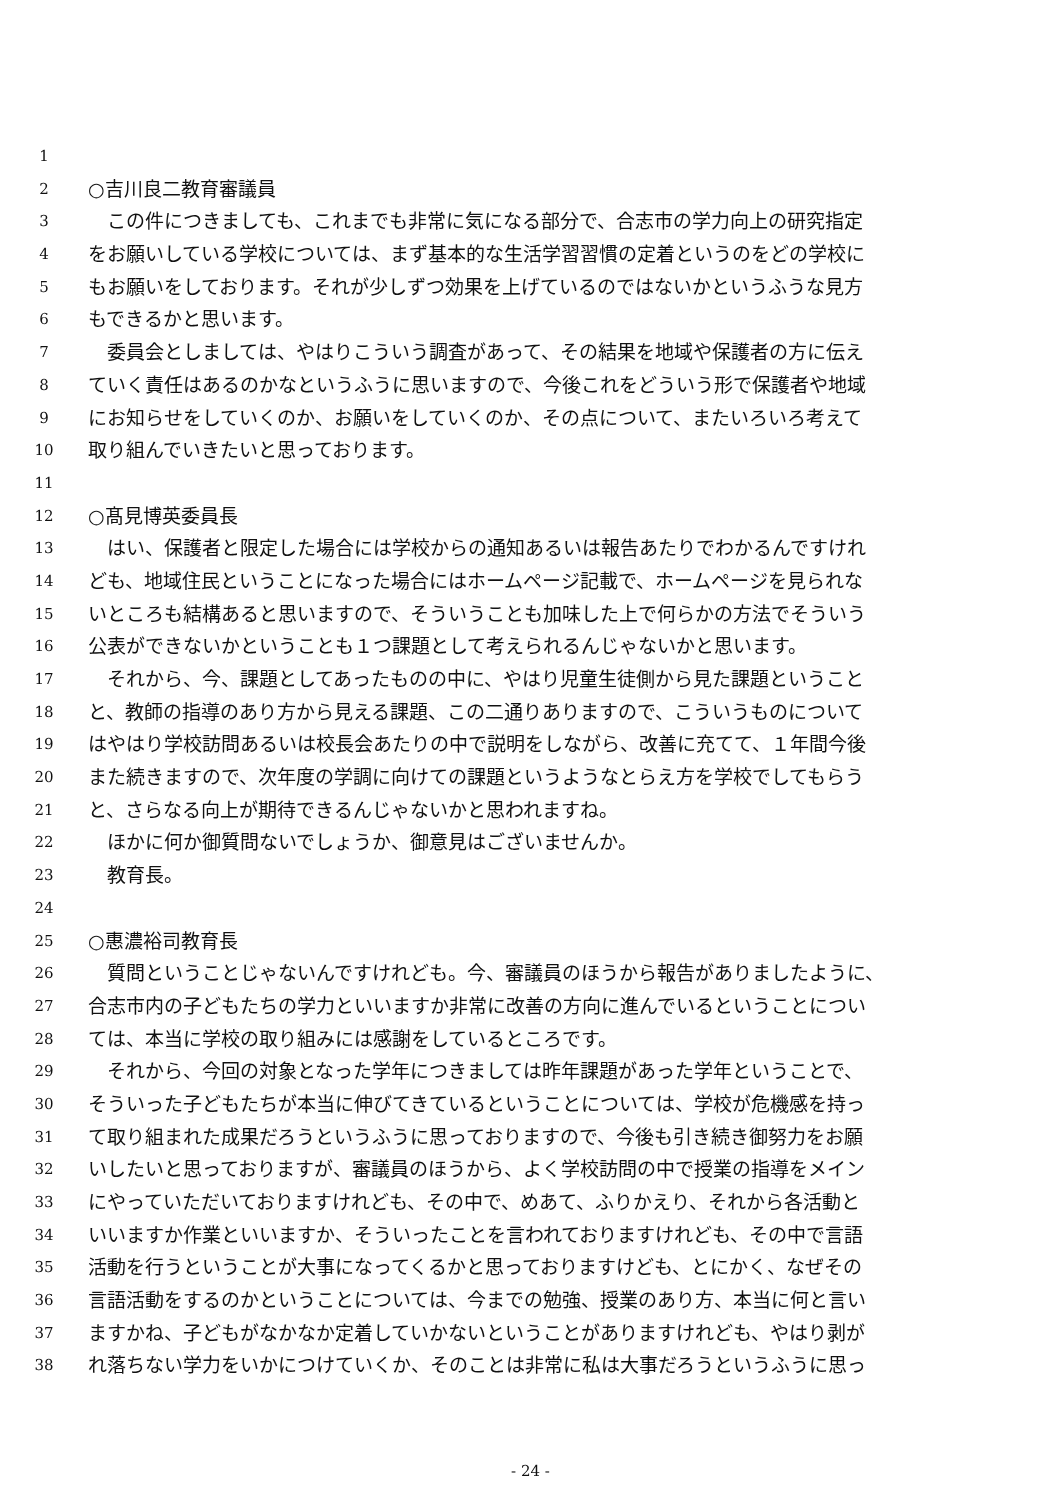1
2 ○吉川良二教育審議員
3　この件につきましても、これまでも非常に気になる部分で、合志市の学力向上の研究指定
4 をお願いしている学校については、まず基本的な生活学習習慣の定着というのをどの学校に
5 もお願いをしております。それが少しずつ効果を上げているのではないかというふうな見方
6 もできるかと思います。
7　委員会としましては、やはりこういう調査があって、その結果を地域や保護者の方に伝え
8 ていく責任はあるのかなというふうに思いますので、今後これをどういう形で保護者や地域
9 にお知らせをしていくのか、お願いをしていくのか、その点について、またいろいろ考えて
10 取り組んでいきたいと思っております。
11
12 ○髙見博英委員長
13　はい、保護者と限定した場合には学校からの通知あるいは報告あたりでわかるんですけれ
14 ども、地域住民ということになった場合にはホームページ記載で、ホームページを見られな
15 いところも結構あると思いますので、そういうことも加味した上で何らかの方法でそういう
16 公表ができないかということも１つ課題として考えられるんじゃないかと思います。
17　それから、今、課題としてあったものの中に、やはり児童生徒側から見た課題ということ
18 と、教師の指導のあり方から見える課題、この二通りありますので、こういうものについて
19 はやはり学校訪問あるいは校長会あたりの中で説明をしながら、改善に充てて、１年間今後
20 また続きますので、次年度の学調に向けての課題というようなとらえ方を学校でしてもらう
21 と、さらなる向上が期待できるんじゃないかと思われますね。
22　ほかに何か御質問ないでしょうか、御意見はございませんか。
23　教育長。
24
25 ○惠濃裕司教育長
26　質問ということじゃないんですけれども。今、審議員のほうから報告がありましたように、
27 合志市内の子どもたちの学力といいますか非常に改善の方向に進んでいるということについ
28 ては、本当に学校の取り組みには感謝をしているところです。
29　それから、今回の対象となった学年につきましては昨年課題があった学年ということで、
30 そういった子どもたちが本当に伸びてきているということについては、学校が危機感を持っ
31 て取り組まれた成果だろうというふうに思っておりますので、今後も引き続き御努力をお願
32 いしたいと思っておりますが、審議員のほうから、よく学校訪問の中で授業の指導をメイン
33 にやっていただいておりますけれども、その中で、めあて、ふりかえり、それから各活動と
34 いいますか作業といいますか、そういったことを言われておりますけれども、その中で言語
35 活動を行うということが大事になってくるかと思っておりますけども、とにかく、なぜその
36 言語活動をするのかということについては、今までの勉強、授業のあり方、本当に何と言い
37 ますかね、子どもがなかなか定着していかないということがありますけれども、やはり剥が
38 れ落ちない学力をいかにつけていくか、そのことは非常に私は大事だろうというふうに思っ
- 24 -